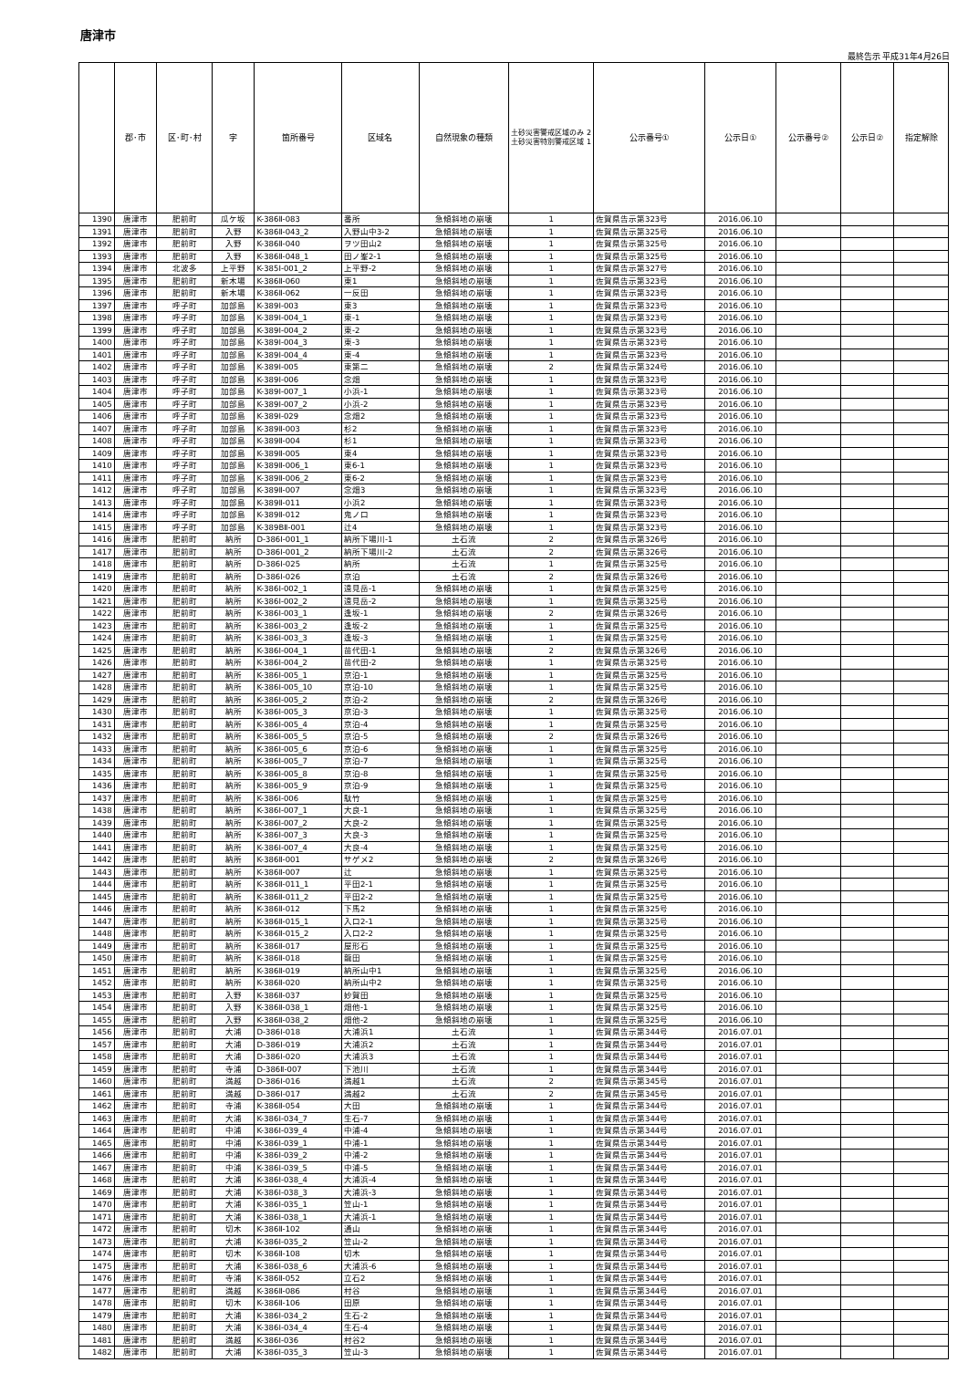唐津市
最終告示 平成31年4月26日
| | 郡･市 | 区･町･村 | 字 | 箇所番号 | 区域名 | 自然現象の種類 | 土砂災害警戒区域のみ 2 土砂災害特別警戒区域 1 | 公示番号① | 公示日① | 公示番号② | 公示日② | 指定解除 |
| --- | --- | --- | --- | --- | --- | --- | --- | --- | --- | --- | --- | --- |
| 1390 | 唐津市 | 肥前町 | 瓜ケ坂 | K-386Ⅱ-083 | 番所 | 急傾斜地の崩壊 | 1 | 佐賀県告示第323号 | 2016.06.10 | | | |
| 1391 | 唐津市 | 肥前町 | 入野 | K-386Ⅱ-043_2 | 入野山中3-2 | 急傾斜地の崩壊 | 1 | 佐賀県告示第325号 | 2016.06.10 | | | |
| 1392 | 唐津市 | 肥前町 | 入野 | K-386Ⅱ-040 | ヲツ田山2 | 急傾斜地の崩壊 | 1 | 佐賀県告示第325号 | 2016.06.10 | | | |
| 1393 | 唐津市 | 肥前町 | 入野 | K-386Ⅱ-048_1 | 田ノ峯2-1 | 急傾斜地の崩壊 | 1 | 佐賀県告示第325号 | 2016.06.10 | | | |
| 1394 | 唐津市 | 北波多 | 上平野 | K-385Ⅰ-001_2 | 上平野-2 | 急傾斜地の崩壊 | 1 | 佐賀県告示第327号 | 2016.06.10 | | | |
| 1395 | 唐津市 | 肥前町 | 新木場 | K-386Ⅱ-060 | 東1 | 急傾斜地の崩壊 | 1 | 佐賀県告示第323号 | 2016.06.10 | | | |
| 1396 | 唐津市 | 肥前町 | 新木場 | K-386Ⅱ-062 | 一反田 | 急傾斜地の崩壊 | 1 | 佐賀県告示第323号 | 2016.06.10 | | | |
| 1397 | 唐津市 | 呼子町 | 加部島 | K-389Ⅰ-003 | 東3 | 急傾斜地の崩壊 | 1 | 佐賀県告示第323号 | 2016.06.10 | | | |
| 1398 | 唐津市 | 呼子町 | 加部島 | K-389Ⅰ-004_1 | 東-1 | 急傾斜地の崩壊 | 1 | 佐賀県告示第323号 | 2016.06.10 | | | |
| 1399 | 唐津市 | 呼子町 | 加部島 | K-389Ⅰ-004_2 | 東-2 | 急傾斜地の崩壊 | 1 | 佐賀県告示第323号 | 2016.06.10 | | | |
| 1400 | 唐津市 | 呼子町 | 加部島 | K-389Ⅰ-004_3 | 東-3 | 急傾斜地の崩壊 | 1 | 佐賀県告示第323号 | 2016.06.10 | | | |
| 1401 | 唐津市 | 呼子町 | 加部島 | K-389Ⅰ-004_4 | 東-4 | 急傾斜地の崩壊 | 1 | 佐賀県告示第323号 | 2016.06.10 | | | |
| 1402 | 唐津市 | 呼子町 | 加部島 | K-389Ⅰ-005 | 東第二 | 急傾斜地の崩壊 | 2 | 佐賀県告示第324号 | 2016.06.10 | | | |
| 1403 | 唐津市 | 呼子町 | 加部島 | K-389Ⅰ-006 | 念畑 | 急傾斜地の崩壊 | 1 | 佐賀県告示第323号 | 2016.06.10 | | | |
| 1404 | 唐津市 | 呼子町 | 加部島 | K-389Ⅰ-007_1 | 小浜-1 | 急傾斜地の崩壊 | 1 | 佐賀県告示第323号 | 2016.06.10 | | | |
| 1405 | 唐津市 | 呼子町 | 加部島 | K-389Ⅰ-007_2 | 小浜-2 | 急傾斜地の崩壊 | 1 | 佐賀県告示第323号 | 2016.06.10 | | | |
| 1406 | 唐津市 | 呼子町 | 加部島 | K-389Ⅰ-029 | 念畑2 | 急傾斜地の崩壊 | 1 | 佐賀県告示第323号 | 2016.06.10 | | | |
| 1407 | 唐津市 | 呼子町 | 加部島 | K-389Ⅱ-003 | 杉2 | 急傾斜地の崩壊 | 1 | 佐賀県告示第323号 | 2016.06.10 | | | |
| 1408 | 唐津市 | 呼子町 | 加部島 | K-389Ⅱ-004 | 杉1 | 急傾斜地の崩壊 | 1 | 佐賀県告示第323号 | 2016.06.10 | | | |
| 1409 | 唐津市 | 呼子町 | 加部島 | K-389Ⅱ-005 | 東4 | 急傾斜地の崩壊 | 1 | 佐賀県告示第323号 | 2016.06.10 | | | |
| 1410 | 唐津市 | 呼子町 | 加部島 | K-389Ⅱ-006_1 | 東6-1 | 急傾斜地の崩壊 | 1 | 佐賀県告示第323号 | 2016.06.10 | | | |
| 1411 | 唐津市 | 呼子町 | 加部島 | K-389Ⅱ-006_2 | 東6-2 | 急傾斜地の崩壊 | 1 | 佐賀県告示第323号 | 2016.06.10 | | | |
| 1412 | 唐津市 | 呼子町 | 加部島 | K-389Ⅱ-007 | 念畑3 | 急傾斜地の崩壊 | 1 | 佐賀県告示第323号 | 2016.06.10 | | | |
| 1413 | 唐津市 | 呼子町 | 加部島 | K-389Ⅱ-011 | 小浜2 | 急傾斜地の崩壊 | 1 | 佐賀県告示第323号 | 2016.06.10 | | | |
| 1414 | 唐津市 | 呼子町 | 加部島 | K-389Ⅱ-012 | 鬼ノ口 | 急傾斜地の崩壊 | 1 | 佐賀県告示第323号 | 2016.06.10 | | | |
| 1415 | 唐津市 | 呼子町 | 加部島 | K-389BⅡ-001 | 辻4 | 急傾斜地の崩壊 | 1 | 佐賀県告示第323号 | 2016.06.10 | | | |
| 1416 | 唐津市 | 肥前町 | 納所 | D-386Ⅰ-001_1 | 納所下場川-1 | 土石流 | 2 | 佐賀県告示第326号 | 2016.06.10 | | | |
| 1417 | 唐津市 | 肥前町 | 納所 | D-386Ⅰ-001_2 | 納所下場川-2 | 土石流 | 2 | 佐賀県告示第326号 | 2016.06.10 | | | |
| 1418 | 唐津市 | 肥前町 | 納所 | D-386Ⅰ-025 | 納所 | 土石流 | 1 | 佐賀県告示第325号 | 2016.06.10 | | | |
| 1419 | 唐津市 | 肥前町 | 納所 | D-386Ⅰ-026 | 京泊 | 土石流 | 2 | 佐賀県告示第326号 | 2016.06.10 | | | |
| 1420 | 唐津市 | 肥前町 | 納所 | K-386Ⅰ-002_1 | 遠見岳-1 | 急傾斜地の崩壊 | 1 | 佐賀県告示第325号 | 2016.06.10 | | | |
| 1421 | 唐津市 | 肥前町 | 納所 | K-386Ⅰ-002_2 | 遠見岳-2 | 急傾斜地の崩壊 | 1 | 佐賀県告示第325号 | 2016.06.10 | | | |
| 1422 | 唐津市 | 肥前町 | 納所 | K-386Ⅰ-003_1 | 逢坂-1 | 急傾斜地の崩壊 | 2 | 佐賀県告示第326号 | 2016.06.10 | | | |
| 1423 | 唐津市 | 肥前町 | 納所 | K-386Ⅰ-003_2 | 逢坂-2 | 急傾斜地の崩壊 | 1 | 佐賀県告示第325号 | 2016.06.10 | | | |
| 1424 | 唐津市 | 肥前町 | 納所 | K-386Ⅰ-003_3 | 逢坂-3 | 急傾斜地の崩壊 | 1 | 佐賀県告示第325号 | 2016.06.10 | | | |
| 1425 | 唐津市 | 肥前町 | 納所 | K-386Ⅰ-004_1 | 苗代田-1 | 急傾斜地の崩壊 | 2 | 佐賀県告示第326号 | 2016.06.10 | | | |
| 1426 | 唐津市 | 肥前町 | 納所 | K-386Ⅰ-004_2 | 苗代田-2 | 急傾斜地の崩壊 | 1 | 佐賀県告示第325号 | 2016.06.10 | | | |
| 1427 | 唐津市 | 肥前町 | 納所 | K-386Ⅰ-005_1 | 京泊-1 | 急傾斜地の崩壊 | 1 | 佐賀県告示第325号 | 2016.06.10 | | | |
| 1428 | 唐津市 | 肥前町 | 納所 | K-386Ⅰ-005_10 | 京泊-10 | 急傾斜地の崩壊 | 1 | 佐賀県告示第325号 | 2016.06.10 | | | |
| 1429 | 唐津市 | 肥前町 | 納所 | K-386Ⅰ-005_2 | 京泊-2 | 急傾斜地の崩壊 | 2 | 佐賀県告示第326号 | 2016.06.10 | | | |
| 1430 | 唐津市 | 肥前町 | 納所 | K-386Ⅰ-005_3 | 京泊-3 | 急傾斜地の崩壊 | 1 | 佐賀県告示第325号 | 2016.06.10 | | | |
| 1431 | 唐津市 | 肥前町 | 納所 | K-386Ⅰ-005_4 | 京泊-4 | 急傾斜地の崩壊 | 1 | 佐賀県告示第325号 | 2016.06.10 | | | |
| 1432 | 唐津市 | 肥前町 | 納所 | K-386Ⅰ-005_5 | 京泊-5 | 急傾斜地の崩壊 | 2 | 佐賀県告示第326号 | 2016.06.10 | | | |
| 1433 | 唐津市 | 肥前町 | 納所 | K-386Ⅰ-005_6 | 京泊-6 | 急傾斜地の崩壊 | 1 | 佐賀県告示第325号 | 2016.06.10 | | | |
| 1434 | 唐津市 | 肥前町 | 納所 | K-386Ⅰ-005_7 | 京泊-7 | 急傾斜地の崩壊 | 1 | 佐賀県告示第325号 | 2016.06.10 | | | |
| 1435 | 唐津市 | 肥前町 | 納所 | K-386Ⅰ-005_8 | 京泊-8 | 急傾斜地の崩壊 | 1 | 佐賀県告示第325号 | 2016.06.10 | | | |
| 1436 | 唐津市 | 肥前町 | 納所 | K-386Ⅰ-005_9 | 京泊-9 | 急傾斜地の崩壊 | 1 | 佐賀県告示第325号 | 2016.06.10 | | | |
| 1437 | 唐津市 | 肥前町 | 納所 | K-386Ⅰ-006 | 駄竹 | 急傾斜地の崩壊 | 1 | 佐賀県告示第325号 | 2016.06.10 | | | |
| 1438 | 唐津市 | 肥前町 | 納所 | K-386Ⅰ-007_1 | 大良-1 | 急傾斜地の崩壊 | 1 | 佐賀県告示第325号 | 2016.06.10 | | | |
| 1439 | 唐津市 | 肥前町 | 納所 | K-386Ⅰ-007_2 | 大良-2 | 急傾斜地の崩壊 | 1 | 佐賀県告示第325号 | 2016.06.10 | | | |
| 1440 | 唐津市 | 肥前町 | 納所 | K-386Ⅰ-007_3 | 大良-3 | 急傾斜地の崩壊 | 1 | 佐賀県告示第325号 | 2016.06.10 | | | |
| 1441 | 唐津市 | 肥前町 | 納所 | K-386Ⅰ-007_4 | 大良-4 | 急傾斜地の崩壊 | 1 | 佐賀県告示第325号 | 2016.06.10 | | | |
| 1442 | 唐津市 | 肥前町 | 納所 | K-386Ⅱ-001 | サゲメ2 | 急傾斜地の崩壊 | 2 | 佐賀県告示第326号 | 2016.06.10 | | | |
| 1443 | 唐津市 | 肥前町 | 納所 | K-386Ⅱ-007 | 辻 | 急傾斜地の崩壊 | 1 | 佐賀県告示第325号 | 2016.06.10 | | | |
| 1444 | 唐津市 | 肥前町 | 納所 | K-386Ⅱ-011_1 | 平田2-1 | 急傾斜地の崩壊 | 1 | 佐賀県告示第325号 | 2016.06.10 | | | |
| 1445 | 唐津市 | 肥前町 | 納所 | K-386Ⅱ-011_2 | 平田2-2 | 急傾斜地の崩壊 | 1 | 佐賀県告示第325号 | 2016.06.10 | | | |
| 1446 | 唐津市 | 肥前町 | 納所 | K-386Ⅱ-012 | 下馬2 | 急傾斜地の崩壊 | 1 | 佐賀県告示第325号 | 2016.06.10 | | | |
| 1447 | 唐津市 | 肥前町 | 納所 | K-386Ⅱ-015_1 | 入口2-1 | 急傾斜地の崩壊 | 1 | 佐賀県告示第325号 | 2016.06.10 | | | |
| 1448 | 唐津市 | 肥前町 | 納所 | K-386Ⅱ-015_2 | 入口2-2 | 急傾斜地の崩壊 | 1 | 佐賀県告示第325号 | 2016.06.10 | | | |
| 1449 | 唐津市 | 肥前町 | 納所 | K-386Ⅱ-017 | 屋形石 | 急傾斜地の崩壊 | 1 | 佐賀県告示第325号 | 2016.06.10 | | | |
| 1450 | 唐津市 | 肥前町 | 納所 | K-386Ⅱ-018 | 龍田 | 急傾斜地の崩壊 | 1 | 佐賀県告示第325号 | 2016.06.10 | | | |
| 1451 | 唐津市 | 肥前町 | 納所 | K-386Ⅱ-019 | 納所山中1 | 急傾斜地の崩壊 | 1 | 佐賀県告示第325号 | 2016.06.10 | | | |
| 1452 | 唐津市 | 肥前町 | 納所 | K-386Ⅱ-020 | 納所山中2 | 急傾斜地の崩壊 | 1 | 佐賀県告示第325号 | 2016.06.10 | | | |
| 1453 | 唐津市 | 肥前町 | 入野 | K-386Ⅱ-037 | 妙賀田 | 急傾斜地の崩壊 | 1 | 佐賀県告示第325号 | 2016.06.10 | | | |
| 1454 | 唐津市 | 肥前町 | 入野 | K-386Ⅱ-038_1 | 畑他-1 | 急傾斜地の崩壊 | 1 | 佐賀県告示第325号 | 2016.06.10 | | | |
| 1455 | 唐津市 | 肥前町 | 入野 | K-386Ⅱ-038_2 | 畑他-2 | 急傾斜地の崩壊 | 1 | 佐賀県告示第325号 | 2016.06.10 | | | |
| 1456 | 唐津市 | 肥前町 | 大浦 | D-386Ⅰ-018 | 大浦浜1 | 土石流 | 1 | 佐賀県告示第344号 | 2016.07.01 | | | |
| 1457 | 唐津市 | 肥前町 | 大浦 | D-386Ⅰ-019 | 大浦浜2 | 土石流 | 1 | 佐賀県告示第344号 | 2016.07.01 | | | |
| 1458 | 唐津市 | 肥前町 | 大浦 | D-386Ⅰ-020 | 大浦浜3 | 土石流 | 1 | 佐賀県告示第344号 | 2016.07.01 | | | |
| 1459 | 唐津市 | 肥前町 | 寺浦 | D-386Ⅱ-007 | 下池川 | 土石流 | 1 | 佐賀県告示第344号 | 2016.07.01 | | | |
| 1460 | 唐津市 | 肥前町 | 満越 | D-386Ⅰ-016 | 満越1 | 土石流 | 2 | 佐賀県告示第345号 | 2016.07.01 | | | |
| 1461 | 唐津市 | 肥前町 | 満越 | D-386Ⅰ-017 | 満越2 | 土石流 | 2 | 佐賀県告示第345号 | 2016.07.01 | | | |
| 1462 | 唐津市 | 肥前町 | 寺浦 | K-386Ⅱ-054 | 大田 | 急傾斜地の崩壊 | 1 | 佐賀県告示第344号 | 2016.07.01 | | | |
| 1463 | 唐津市 | 肥前町 | 大浦 | K-386Ⅰ-034_7 | 生石-7 | 急傾斜地の崩壊 | 1 | 佐賀県告示第344号 | 2016.07.01 | | | |
| 1464 | 唐津市 | 肥前町 | 中浦 | K-386Ⅰ-039_4 | 中浦-4 | 急傾斜地の崩壊 | 1 | 佐賀県告示第344号 | 2016.07.01 | | | |
| 1465 | 唐津市 | 肥前町 | 中浦 | K-386Ⅰ-039_1 | 中浦-1 | 急傾斜地の崩壊 | 1 | 佐賀県告示第344号 | 2016.07.01 | | | |
| 1466 | 唐津市 | 肥前町 | 中浦 | K-386Ⅰ-039_2 | 中浦-2 | 急傾斜地の崩壊 | 1 | 佐賀県告示第344号 | 2016.07.01 | | | |
| 1467 | 唐津市 | 肥前町 | 中浦 | K-386Ⅰ-039_5 | 中浦-5 | 急傾斜地の崩壊 | 1 | 佐賀県告示第344号 | 2016.07.01 | | | |
| 1468 | 唐津市 | 肥前町 | 大浦 | K-386Ⅰ-038_4 | 大浦浜-4 | 急傾斜地の崩壊 | 1 | 佐賀県告示第344号 | 2016.07.01 | | | |
| 1469 | 唐津市 | 肥前町 | 大浦 | K-386Ⅰ-038_3 | 大浦浜-3 | 急傾斜地の崩壊 | 1 | 佐賀県告示第344号 | 2016.07.01 | | | |
| 1470 | 唐津市 | 肥前町 | 大浦 | K-386Ⅰ-035_1 | 笠山-1 | 急傾斜地の崩壊 | 1 | 佐賀県告示第344号 | 2016.07.01 | | | |
| 1471 | 唐津市 | 肥前町 | 大浦 | K-386Ⅰ-038_1 | 大浦浜-1 | 急傾斜地の崩壊 | 1 | 佐賀県告示第344号 | 2016.07.01 | | | |
| 1472 | 唐津市 | 肥前町 | 切木 | K-386Ⅱ-102 | 通山 | 急傾斜地の崩壊 | 1 | 佐賀県告示第344号 | 2016.07.01 | | | |
| 1473 | 唐津市 | 肥前町 | 大浦 | K-386Ⅰ-035_2 | 笠山-2 | 急傾斜地の崩壊 | 1 | 佐賀県告示第344号 | 2016.07.01 | | | |
| 1474 | 唐津市 | 肥前町 | 切木 | K-386Ⅱ-108 | 切木 | 急傾斜地の崩壊 | 1 | 佐賀県告示第344号 | 2016.07.01 | | | |
| 1475 | 唐津市 | 肥前町 | 大浦 | K-386Ⅰ-038_6 | 大浦浜-6 | 急傾斜地の崩壊 | 1 | 佐賀県告示第344号 | 2016.07.01 | | | |
| 1476 | 唐津市 | 肥前町 | 寺浦 | K-386Ⅱ-052 | 立石2 | 急傾斜地の崩壊 | 1 | 佐賀県告示第344号 | 2016.07.01 | | | |
| 1477 | 唐津市 | 肥前町 | 満越 | K-386Ⅱ-086 | 村谷 | 急傾斜地の崩壊 | 1 | 佐賀県告示第344号 | 2016.07.01 | | | |
| 1478 | 唐津市 | 肥前町 | 切木 | K-386Ⅱ-106 | 田原 | 急傾斜地の崩壊 | 1 | 佐賀県告示第344号 | 2016.07.01 | | | |
| 1479 | 唐津市 | 肥前町 | 大浦 | K-386Ⅰ-034_2 | 生石-2 | 急傾斜地の崩壊 | 1 | 佐賀県告示第344号 | 2016.07.01 | | | |
| 1480 | 唐津市 | 肥前町 | 大浦 | K-386Ⅰ-034_4 | 生石-4 | 急傾斜地の崩壊 | 1 | 佐賀県告示第344号 | 2016.07.01 | | | |
| 1481 | 唐津市 | 肥前町 | 満越 | K-386Ⅰ-036 | 村谷2 | 急傾斜地の崩壊 | 1 | 佐賀県告示第344号 | 2016.07.01 | | | |
| 1482 | 唐津市 | 肥前町 | 大浦 | K-386Ⅰ-035_3 | 笠山-3 | 急傾斜地の崩壊 | 1 | 佐賀県告示第344号 | 2016.07.01 | | | |